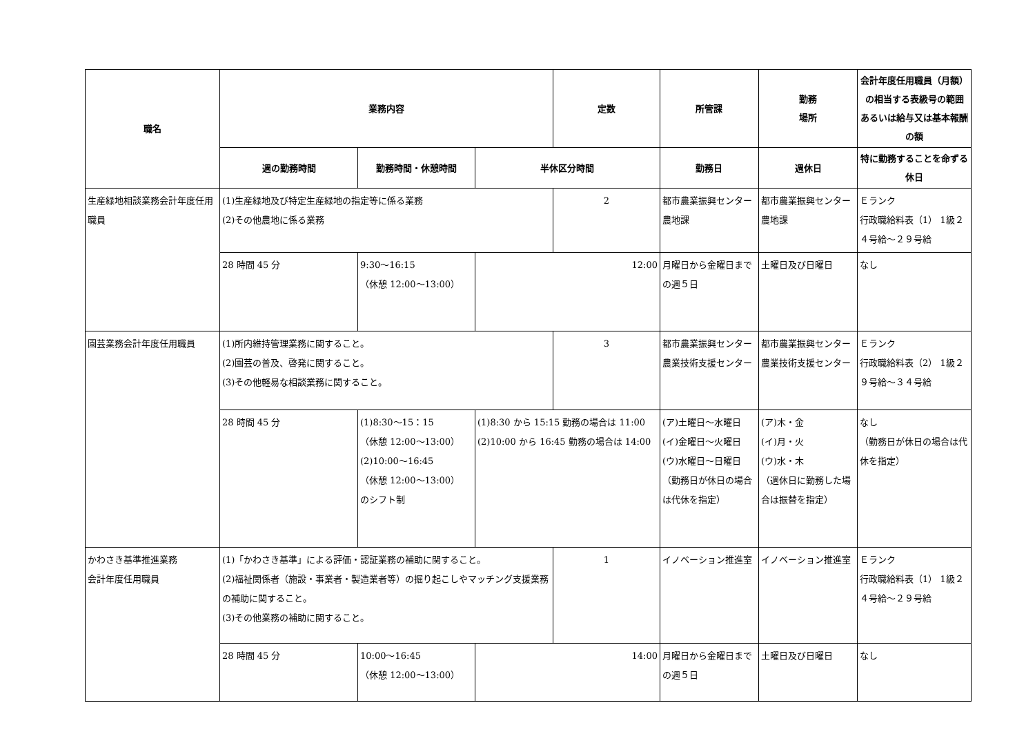| 職名 | 業務内容 | | | 定数 | 所管課 | 勤務 場所 | 会計年度任用職員（月額）の相当する表級号の範囲 あるいは給与又は基本報酬の額 |
| --- | --- | --- | --- | --- | --- | --- | --- |
| | 週の勤務時間 | 勤務時間・休憩時間 | 半休区分時間 | | 勤務日 | 週休日 | 特に勤務することを命ずる休日 |
| 生産緑地相談業務会計年度任用職員 | (1)生産緑地及び特定生産緑地の指定等に係る業務 (2)その他農地に係る業務 | | | 2 | 都市農業振興センター農地課 | 都市農業振興センター農地課 | Ｅランク 行政職給料表（1） 1級２４号給〜２９号給 |
| | 28 時間 45 分 | 9:30〜16:15 （休憩 12:00〜13:00） | 12:00 | | 月曜日から金曜日までの週５日 | 土曜日及び日曜日 | なし |
| 園芸業務会計年度任用職員 | (1)所内維持管理業務に関すること。 (2)園芸の普及、啓発に関すること。 (3)その他軽易な相談業務に関すること。 | | | 3 | 都市農業振興センター農業技術支援センター | 都市農業振興センター農業技術支援センター | Ｅランク 行政職給料表（2） 1級２９号給〜３４号給 |
| | 28 時間 45 分 | (1)8:30〜15：15 （休憩 12:00〜13:00） (2)10:00〜16:45 （休憩 12:00〜13:00） のシフト制 | (1)8:30 から 15:15 勤務の場合は 11:00 (2)10:00 から 16:45 勤務の場合は 14:00 | | (ア)土曜日〜水曜日 (イ)金曜日〜火曜日 (ウ)水曜日〜日曜日 （勤務日が休日の場合は代休を指定） | (ア)木・金 (イ)月・火 (ウ)水・木 （週休日に勤務した場合は振替を指定） | なし （勤務日が休日の場合は代休を指定） |
| かわさき基準推進業務 会計年度任用職員 | (1)「かわさき基準」による評価・認証業務の補助に関すること。 (2)福祉関係者（施設・事業者・製造業者等）の掘り起こしやマッチング支援業務の補助に関すること。 (3)その他業務の補助に関すること。 | | | 1 | イノベーション推進室 | イノベーション推進室 | Ｅランク 行政職給料表（1） 1級２４号給〜２９号給 |
| | 28 時間 45 分 | 10:00〜16:45 （休憩 12:00〜13:00） | 14:00 | | 月曜日から金曜日までの週５日 | 土曜日及び日曜日 | なし |